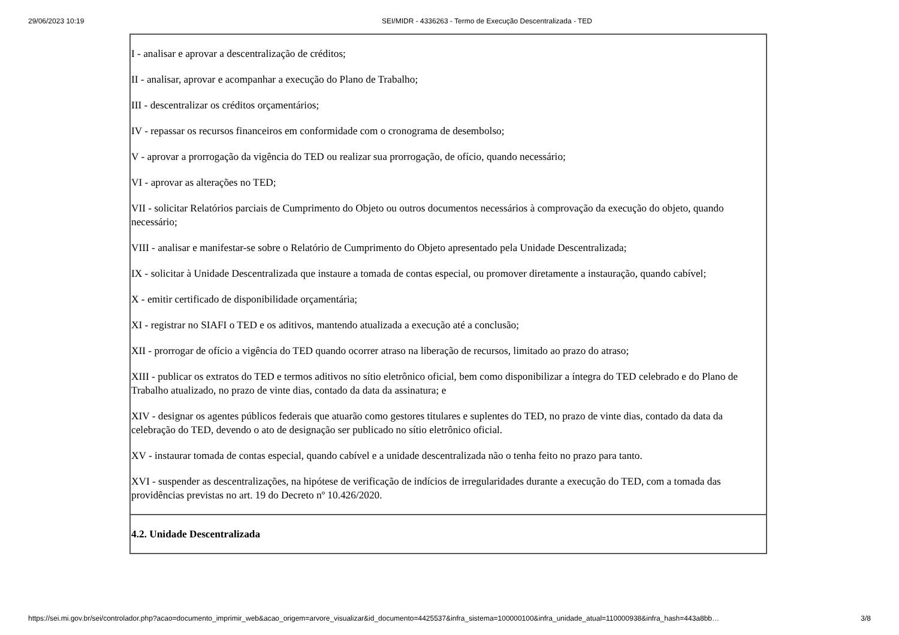29/06/2023 10:19 SEI/MIDR - 4336263 - Termo de Execução Descentralizada - TED
| I - analisar e aprovar a descentralização de créditos; II - analisar, aprovar e acompanhar a execução do Plano de Trabalho; III - descentralizar os créditos orçamentários; IV - repassar os recursos financeiros em conformidade com o cronograma de desembolso; V - aprovar a prorrogação da vigência do TED ou realizar sua prorrogação, de ofício, quando necessário; VI - aprovar as alterações no TED; VII - solicitar Relatórios parciais de Cumprimento do Objeto ou outros documentos necessários à comprovação da execução do objeto, quando necessário; VIII - analisar e manifestar-se sobre o Relatório de Cumprimento do Objeto apresentado pela Unidade Descentralizada; IX - solicitar à Unidade Descentralizada que instaure a tomada de contas especial, ou promover diretamente a instauração, quando cabível; X - emitir certificado de disponibilidade orçamentária; XI - registrar no SIAFI o TED e os aditivos, mantendo atualizada a execução até a conclusão; XII - prorrogar de ofício a vigência do TED quando ocorrer atraso na liberação de recursos, limitado ao prazo do atraso; XIII - publicar os extratos do TED e termos aditivos no sítio eletrônico oficial, bem como disponibilizar a íntegra do TED celebrado e do Plano de Trabalho atualizado, no prazo de vinte dias, contado da data da assinatura; e XIV - designar os agentes públicos federais que atuarão como gestores titulares e suplentes do TED, no prazo de vinte dias, contado da data da celebração do TED, devendo o ato de designação ser publicado no sítio eletrônico oficial. XV - instaurar tomada de contas especial, quando cabível e a unidade descentralizada não o tenha feito no prazo para tanto. XVI - suspender as descentralizações, na hipótese de verificação de indícios de irregularidades durante a execução do TED, com a tomada das providências previstas no art. 19 do Decreto nº 10.426/2020. |
| 4.2. Unidade Descentralizada |
https://sei.mi.gov.br/sei/controlador.php?acao=documento_imprimir_web&acao_origem=arvore_visualizar&id_documento=4425537&infra_sistema=100000100&infra_unidade_atual=110000938&infra_hash=443a8bb… 3/8